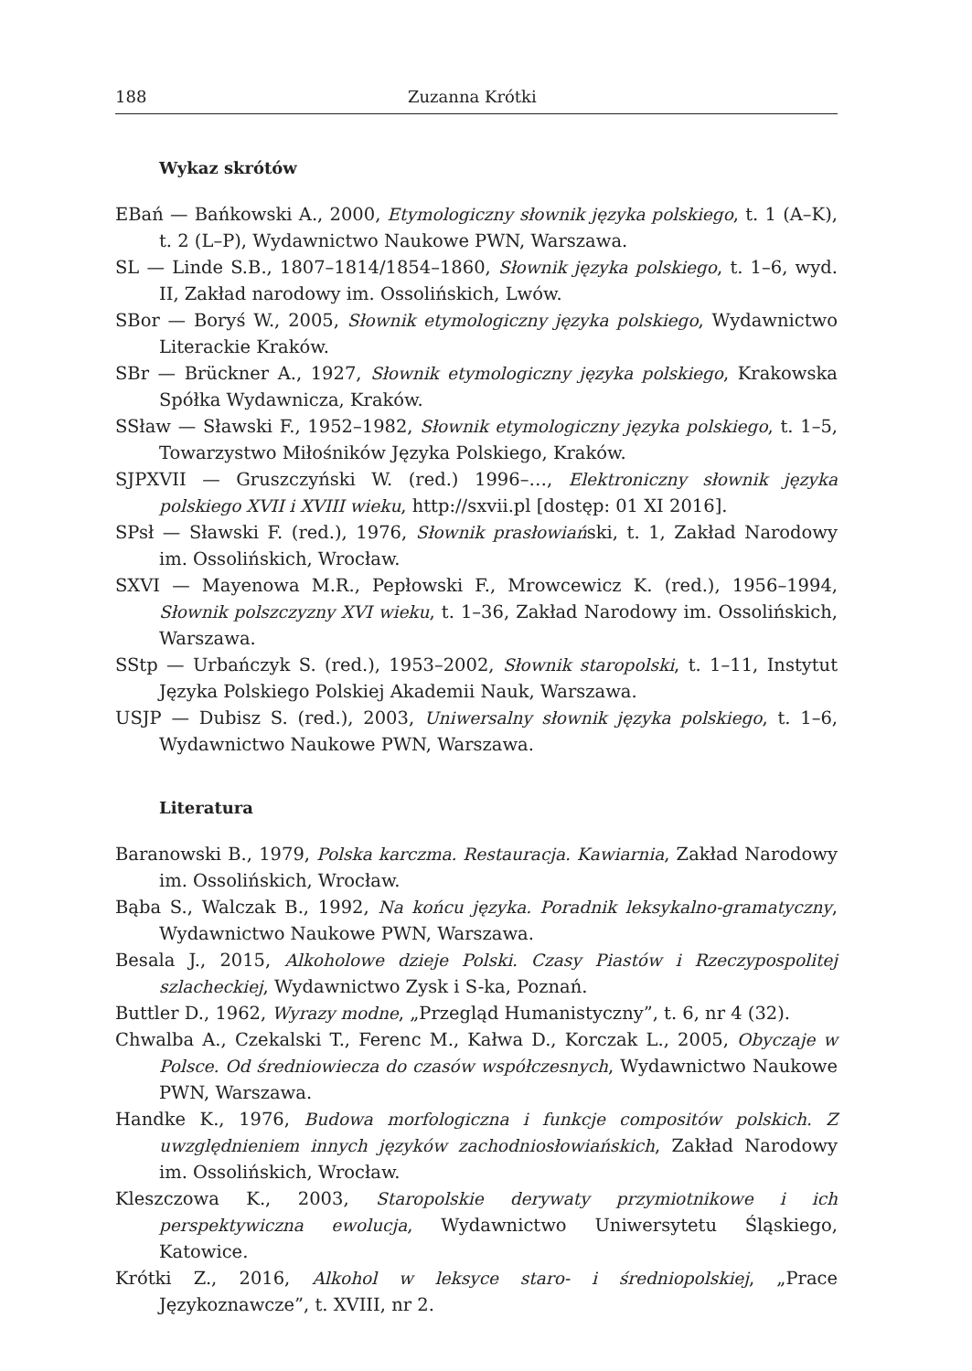188 Zuzanna Krótki
Wykaz skrótów
EBań — Bańkowski A., 2000, Etymologiczny słownik języka polskiego, t. 1 (A–K), t. 2 (L–P), Wydawnictwo Naukowe PWN, Warszawa.
SL — Linde S.B., 1807–1814/1854–1860, Słownik języka polskiego, t. 1–6, wyd. II, Zakład narodowy im. Ossolińskich, Lwów.
SBor — Boryś W., 2005, Słownik etymologiczny języka polskiego, Wydawnictwo Literackie Kraków.
SBr — Brückner A., 1927, Słownik etymologiczny języka polskiego, Krakowska Spółka Wydawnicza, Kraków.
SSław — Sławski F., 1952–1982, Słownik etymologiczny języka polskiego, t. 1–5, Towarzystwo Miłośników Języka Polskiego, Kraków.
SJPXVII — Gruszczyński W. (red.) 1996–…, Elektroniczny słownik języka polskiego XVII i XVIII wieku, http://sxvii.pl [dostęp: 01 XI 2016].
SPsł — Sławski F. (red.), 1976, Słownik prasłowiański, t. 1, Zakład Narodowy im. Ossolińskich, Wrocław.
SXVI — Mayenowa M.R., Pepłowski F., Mrowcewicz K. (red.), 1956–1994, Słownik polszczyzny XVI wieku, t. 1–36, Zakład Narodowy im. Ossolińskich, Warszawa.
SStp — Urbańczyk S. (red.), 1953–2002, Słownik staropolski, t. 1–11, Instytut Języka Polskiego Polskiej Akademii Nauk, Warszawa.
USJP — Dubisz S. (red.), 2003, Uniwersalny słownik języka polskiego, t. 1–6, Wydawnictwo Naukowe PWN, Warszawa.
Literatura
Baranowski B., 1979, Polska karczma. Restauracja. Kawiarnia, Zakład Narodowy im. Ossolińskich, Wrocław.
Bąba S., Walczak B., 1992, Na końcu języka. Poradnik leksykalno-gramatyczny, Wydawnictwo Naukowe PWN, Warszawa.
Besala J., 2015, Alkoholowe dzieje Polski. Czasy Piastów i Rzeczypospolitej szlacheckiej, Wydawnictwo Zysk i S-ka, Poznań.
Buttler D., 1962, Wyrazy modne, „Przegląd Humanistyczny”, t. 6, nr 4 (32).
Chwalba A., Czekalski T., Ferenc M., Kałwa D., Korczak L., 2005, Obyczaje w Polsce. Od średniowiecza do czasów współczesnych, Wydawnictwo Naukowe PWN, Warszawa.
Handke K., 1976, Budowa morfologiczna i funkcje compositów polskich. Z uwzględnieniem innych języków zachodniosłowiańskich, Zakład Narodowy im. Ossolińskich, Wrocław.
Kleszczowa K., 2003, Staropolskie derywaty przymiotnikowe i ich perspektywiczna ewolucja, Wydawnictwo Uniwersytetu Śląskiego, Katowice.
Krótki Z., 2016, Alkohol w leksyce staro- i średniopolskiej, „Prace Językoznawcze”, t. XVIII, nr 2.